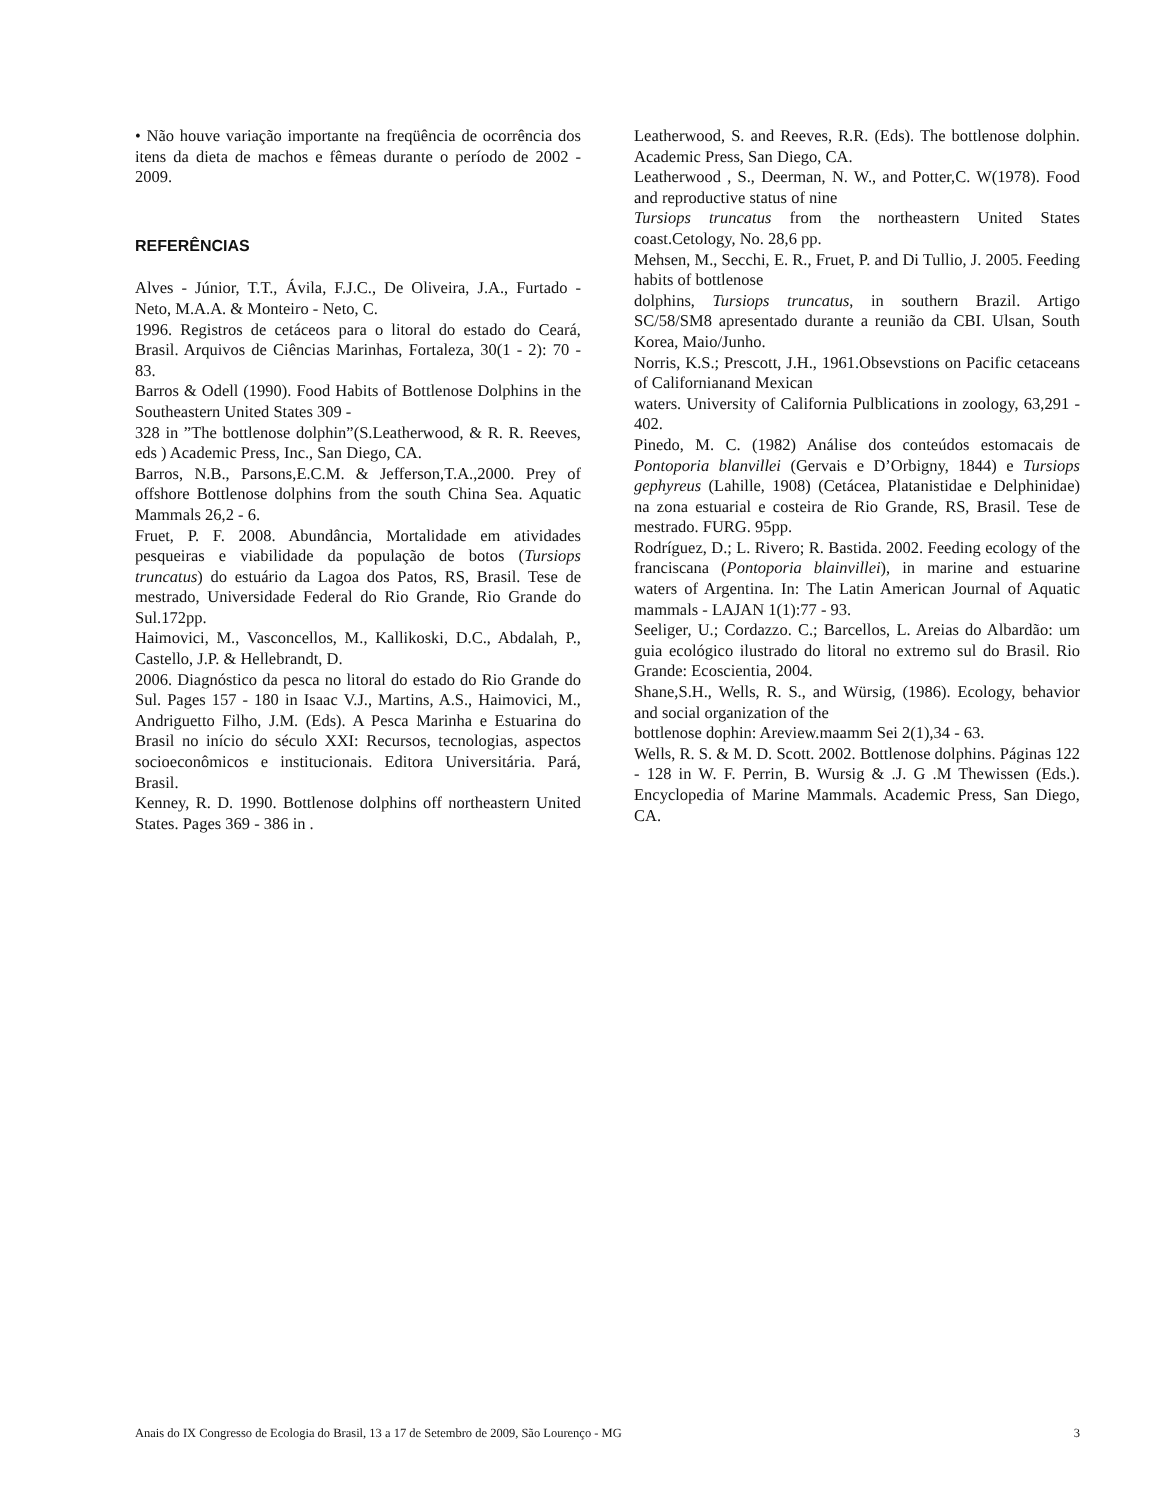• Não houve variação importante na freqüência de ocorrência dos itens da dieta de machos e fêmeas durante o período de 2002 - 2009.
REFERÊNCIAS
Alves - Júnior, T.T., Ávila, F.J.C., De Oliveira, J.A., Furtado - Neto, M.A.A. & Monteiro - Neto, C.
1996. Registros de cetáceos para o litoral do estado do Ceará, Brasil. Arquivos de Ciências Marinhas, Fortaleza, 30(1 - 2): 70 - 83.
Barros & Odell (1990). Food Habits of Bottlenose Dolphins in the Southeastern United States 309 -
328 in ”The bottlenose dolphin”(S.Leatherwood, & R. R. Reeves, eds ) Academic Press, Inc., San Diego, CA.
Barros, N.B., Parsons,E.C.M. & Jefferson,T.A.,2000. Prey of offshore Bottlenose dolphins from the south China Sea. Aquatic Mammals 26,2 - 6.
Fruet, P. F. 2008. Abundância, Mortalidade em atividades pesqueiras e viabilidade da população de botos (Tursiops truncatus) do estuário da Lagoa dos Patos, RS, Brasil. Tese de mestrado, Universidade Federal do Rio Grande, Rio Grande do Sul.172pp.
Haimovici, M., Vasconcellos, M., Kallikoski, D.C., Abdalah, P., Castello, J.P. & Hellebrandt, D.
2006. Diagnóstico da pesca no litoral do estado do Rio Grande do Sul. Pages 157 - 180 in Isaac V.J., Martins, A.S., Haimovici, M., Andriguetto Filho, J.M. (Eds). A Pesca Marinha e Estuarina do Brasil no início do século XXI: Recursos, tecnologias, aspectos socioeconômicos e institucionais. Editora Universitária. Pará, Brasil.
Kenney, R. D. 1990. Bottlenose dolphins off northeastern United States. Pages 369 - 386 in .
Leatherwood, S. and Reeves, R.R. (Eds). The bottlenose dolphin. Academic Press, San Diego, CA.
Leatherwood , S., Deerman, N. W., and Potter,C. W(1978). Food and reproductive status of nine
Tursiops truncatus from the northeastern United States coast.Cetology, No. 28,6 pp.
Mehsen, M., Secchi, E. R., Fruet, P. and Di Tullio, J. 2005. Feeding habits of bottlenose
dolphins, Tursiops truncatus, in southern Brazil. Artigo SC/58/SM8 apresentado durante a reunião da CBI. Ulsan, South Korea, Maio/Junho.
Norris, K.S.; Prescott, J.H., 1961.Obsevstions on Pacific cetaceans of Californianand Mexican
waters. University of California Pulblications in zoology, 63,291 - 402.
Pinedo, M. C. (1982) Análise dos conteúdos estomacais de Pontoporia blanvillei (Gervais e D’Orbigny, 1844) e Tursiops gephyreus (Lahille, 1908) (Cetácea, Platanistidae e Delphinidae) na zona estuarial e costeira de Rio Grande, RS, Brasil. Tese de mestrado. FURG. 95pp.
Rodríguez, D.; L. Rivero; R. Bastida. 2002. Feeding ecology of the franciscana (Pontoporia blainvillei), in marine and estuarine waters of Argentina. In: The Latin American Journal of Aquatic mammals - LAJAN 1(1):77 - 93.
Seeliger, U.; Cordazzo. C.; Barcellos, L. Areias do Albardão: um guia ecológico ilustrado do litoral no extremo sul do Brasil. Rio Grande: Ecoscientia, 2004.
Shane,S.H., Wells, R. S., and Würsig, (1986). Ecology, behavior and social organization of the
bottlenose dophin: Areview.maamm Sei 2(1),34 - 63.
Wells, R. S. & M. D. Scott. 2002. Bottlenose dolphins. Páginas 122 - 128 in W. F. Perrin, B. Wursig & .J. G .M Thewissen (Eds.). Encyclopedia of Marine Mammals. Academic Press, San Diego, CA.
Anais do IX Congresso de Ecologia do Brasil, 13 a 17 de Setembro de 2009, São Lourenço - MG 3